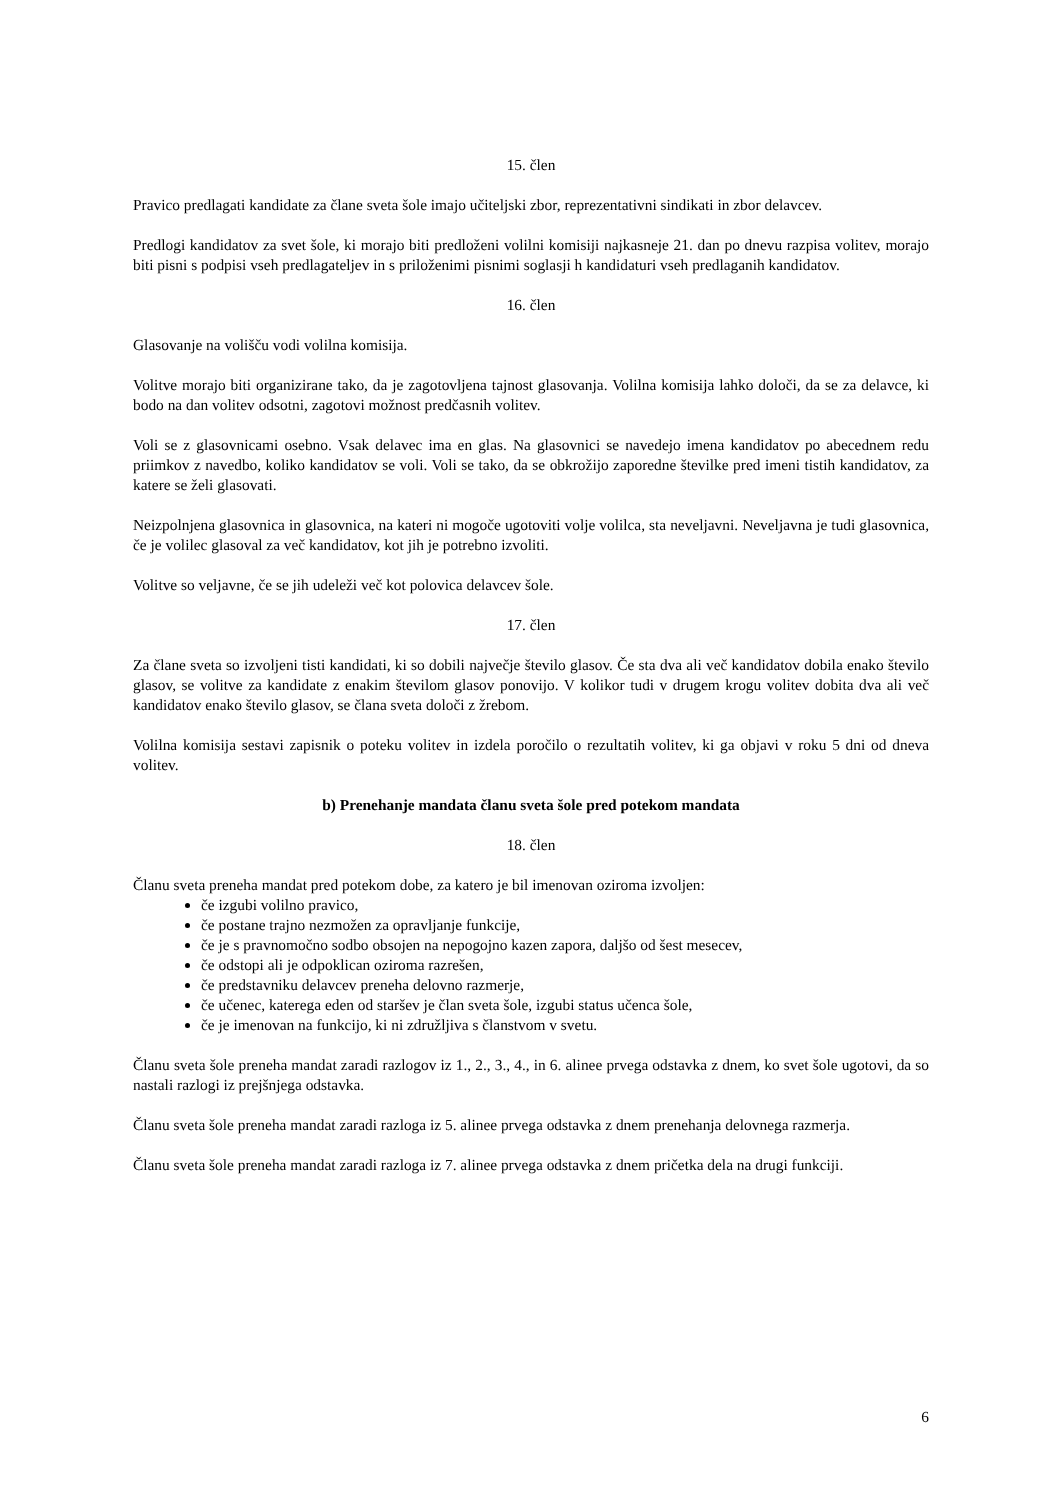15. člen
Pravico predlagati kandidate za člane sveta šole imajo učiteljski zbor, reprezentativni sindikati in zbor delavcev.
Predlogi kandidatov za svet šole, ki morajo biti predloženi volilni komisiji najkasneje 21. dan po dnevu razpisa volitev, morajo biti pisni s podpisi vseh predlagateljev in s priloženimi pisnimi soglasji h kandidaturi vseh predlaganih kandidatov.
16. člen
Glasovanje na volišču vodi volilna komisija.
Volitve morajo biti organizirane tako, da je zagotovljena tajnost glasovanja. Volilna komisija lahko določi, da se za delavce, ki bodo na dan volitev odsotni, zagotovi možnost predčasnih volitev.
Voli se z glasovnicami osebno. Vsak delavec ima en glas. Na glasovnici se navedejo imena kandidatov po abecednem redu priimkov z navedbo, koliko kandidatov se voli. Voli se tako, da se obkrožijo zaporedne številke pred imeni tistih kandidatov, za katere se želi glasovati.
Neizpolnjena glasovnica in glasovnica, na kateri ni mogoče ugotoviti volje volilca, sta neveljavni. Neveljavna je tudi glasovnica, če je volilec glasoval za več kandidatov, kot jih je potrebno izvoliti.
Volitve so veljavne, če se jih udeleži več kot polovica delavcev šole.
17. člen
Za člane sveta so izvoljeni tisti kandidati, ki so dobili največje število glasov. Če sta dva ali več kandidatov dobila enako število glasov, se volitve za kandidate z enakim številom glasov ponovijo. V kolikor tudi v drugem krogu volitev dobita dva ali več kandidatov enako število glasov, se člana sveta določi z žrebom.
Volilna komisija sestavi zapisnik o poteku volitev in izdela poročilo o rezultatih volitev, ki ga objavi v roku 5 dni od dneva volitev.
b) Prenehanje mandata članu sveta šole pred potekom mandata
18. člen
Članu sveta preneha mandat pred potekom dobe, za katero je bil imenovan oziroma izvoljen:
če izgubi volilno pravico,
če postane trajno nezmožen za opravljanje funkcije,
če je s pravnomočno sodbo obsojen na nepogojno kazen zapora, daljšo od šest mesecev,
če odstopi ali je odpoklican oziroma razrešen,
če predstavniku delavcev preneha delovno razmerje,
če učenec, katerega eden od staršev je član sveta šole, izgubi status učenca šole,
če je imenovan na funkcijo, ki ni združljiva s članstvom v svetu.
Članu sveta šole preneha mandat zaradi razlogov iz 1., 2., 3., 4., in 6. alinee prvega odstavka z dnem, ko svet šole ugotovi, da so nastali razlogi iz prejšnjega odstavka.
Članu sveta šole preneha mandat zaradi razloga iz 5. alinee prvega odstavka z dnem prenehanja delovnega razmerja.
Članu sveta šole preneha mandat zaradi razloga iz 7. alinee prvega odstavka z dnem pričetka dela na drugi funkciji.
6